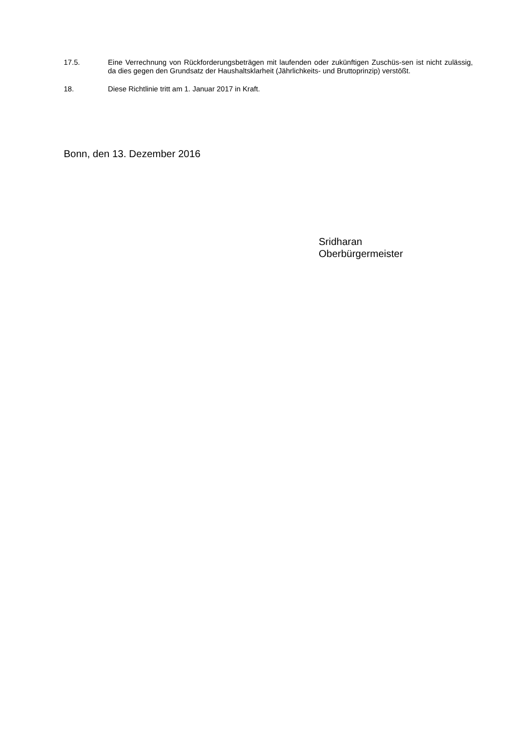17.5. Eine Verrechnung von Rückforderungsbeträgen mit laufenden oder zukünftigen Zuschüs-sen ist nicht zulässig, da dies gegen den Grundsatz der Haushaltsklarheit (Jährlichkeits- und Bruttoprinzip) verstößt.
18. Diese Richtlinie tritt am 1. Januar 2017 in Kraft.
Bonn, den 13. Dezember 2016
Sridharan
Oberbürgermeister